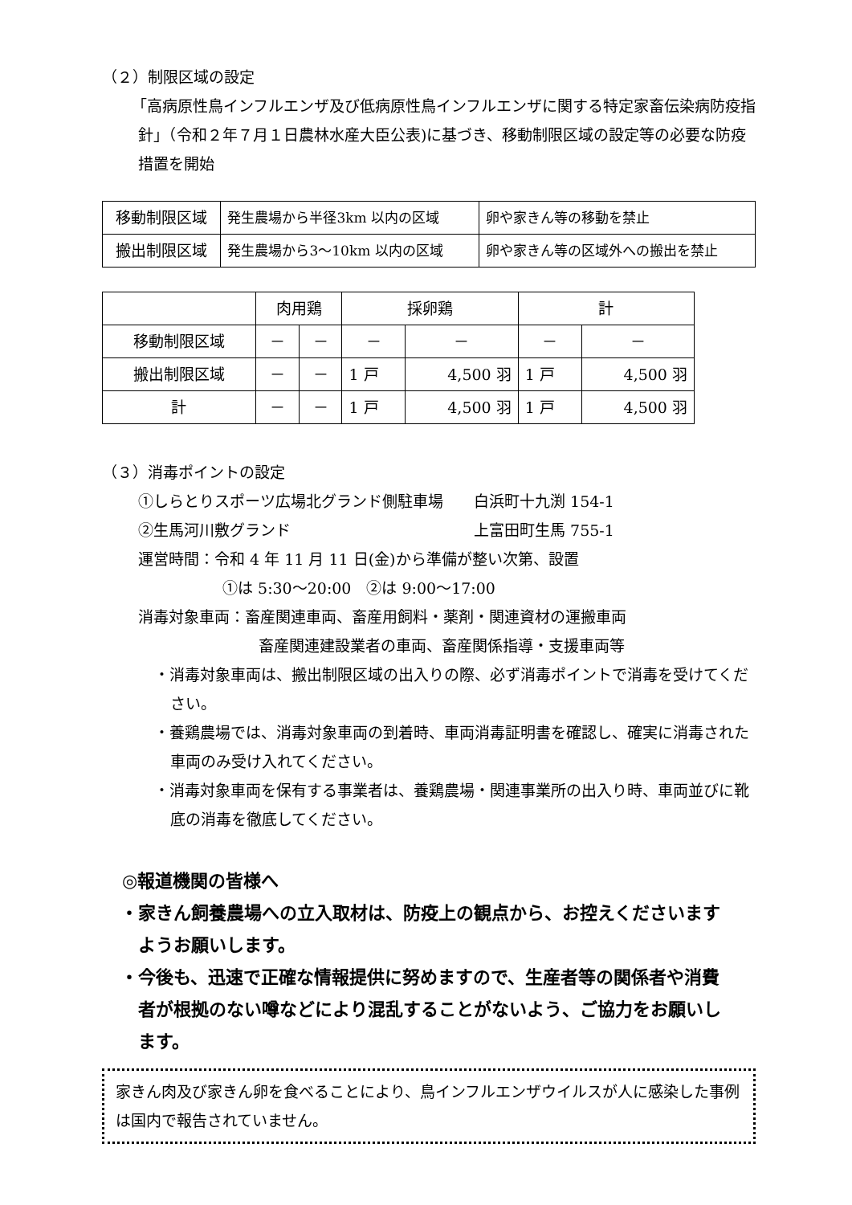（２）制限区域の設定
「高病原性鳥インフルエンザ及び低病原性鳥インフルエンザに関する特定家畜伝染病防疫指針」（令和２年７月１日農林水産大臣公表)に基づき、移動制限区域の設定等の必要な防疫措置を開始
| 移動制限区域 | 発生農場から半径3km 以内の区域 | 卵や家きん等の移動を禁止 |
| 搬出制限区域 | 発生農場から3～10km 以内の区域 | 卵や家きん等の区域外への搬出を禁止 |
| | 肉用鶏 | | 採卵鶏 | | 計 | |
| 移動制限区域 | － | － | － | － | － | － |
| 搬出制限区域 | － | － | 1 戸 | 4,500 羽 | 1 戸 | 4,500 羽 |
| 計 | － | － | 1 戸 | 4,500 羽 | 1 戸 | 4,500 羽 |
（３）消毒ポイントの設定
①しらとりスポーツ広場北グランド側駐車場　　白浜町十九渕 154-1
②生馬河川敷グランド　　　　　　　　　　　　上富田町生馬 755-1
運営時間：令和 4 年 11 月 11 日(金)から準備が整い次第、設置
①は 5:30～20:00　②は 9:00～17:00
消毒対象車両：畜産関連車両、畜産用飼料・薬剤・関連資材の運搬車両
畜産関連建設業者の車両、畜産関係指導・支援車両等
・消毒対象車両は、搬出制限区域の出入りの際、必ず消毒ポイントで消毒を受けてください。
・養鶏農場では、消毒対象車両の到着時、車両消毒証明書を確認し、確実に消毒された車両のみ受け入れてください。
・消毒対象車両を保有する事業者は、養鶏農場・関連事業所の出入り時、車両並びに靴底の消毒を徹底してください。
◎報道機関の皆様へ
・家きん飼養農場への立入取材は、防疫上の観点から、お控えくださいますようお願いします。
・今後も、迅速で正確な情報提供に努めますので、生産者等の関係者や消費者が根拠のない噂などにより混乱することがないよう、ご協力をお願いします。
家きん肉及び家きん卵を食べることにより、鳥インフルエンザウイルスが人に感染した事例は国内で報告されていません。